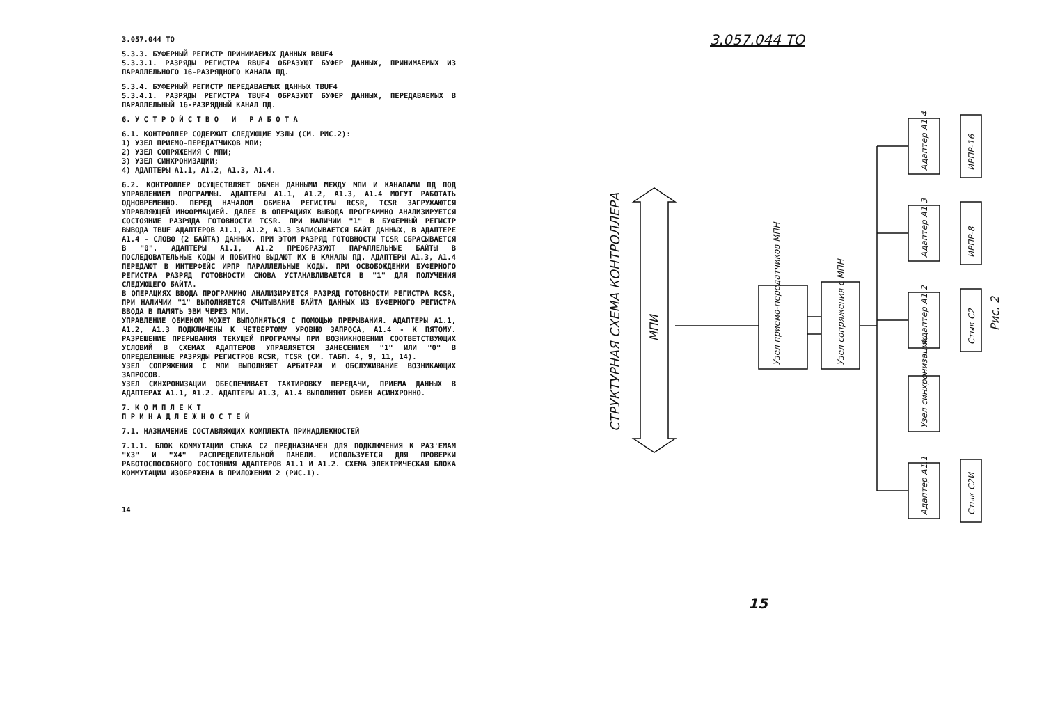3.057.044 ТО
5.3.3. БУФЕРНЫЙ РЕГИСТР ПРИНИМАЕМЫХ ДАННЫХ RBUF4
5.3.3.1. РАЗРЯДЫ РЕГИСТРА RBUF4 ОБРАЗУЮТ БУФЕР ДАННЫХ, ПРИНИМАЕМЫХ ИЗ ПАРАЛЛЕЛЬНОГО 16-РАЗРЯДНОГО КАНАЛА ПД.
5.3.4. БУФЕРНЫЙ РЕГИСТР ПЕРЕДАВАЕМЫХ ДАННЫХ TBUF4
5.3.4.1. РАЗРЯДЫ РЕГИСТРА TBUF4 ОБРАЗУЮТ БУФЕР ДАННЫХ, ПЕРЕДАВАЕМЫХ В ПАРАЛЛЕЛЬНЫЙ 16-РАЗРЯДНЫЙ КАНАЛ ПД.
6. У С Т Р О Й С Т В О И Р А Б О Т А
6.1. КОНТРОЛЛЕР СОДЕРЖИТ СЛЕДУЮЩИЕ УЗЛЫ (СМ. РИС.2):
1) УЗЕЛ ПРИЕМО-ПЕРЕДАТЧИКОВ МПИ;
2) УЗЕЛ СОПРЯЖЕНИЯ С МПИ;
3) УЗЕЛ СИНХРОНИЗАЦИИ;
4) АДАПТЕРЫ А1.1, А1.2, А1.3, А1.4.
6.2. КОНТРОЛЛЕР ОСУЩЕСТВЛЯЕТ ОБМЕН ДАННЫМИ МЕЖДУ МПИ И КАНАЛАМИ ПД ПОД УПРАВЛЕНИЕМ ПРОГРАММЫ. АДАПТЕРЫ А1.1, А1.2, А1.3, А1.4 МОГУТ РАБОТАТЬ ОДНОВРЕМЕННО. ПЕРЕД НАЧАЛОМ ОБМЕНА РЕГИСТРЫ RCSR, TCSR ЗАГРУЖАЮТСЯ УПРАВЛЯЮЩЕЙ ИНФОРМАЦИЕЙ. ДАЛЕЕ В ОПЕРАЦИЯХ ВЫВОДА ПРОГРАММНО АНАЛИЗИРУЕТСЯ СОСТОЯНИЕ РАЗРЯДА ГОТОВНОСТИ TCSR. ПРИ НАЛИЧИИ "1" В БУФЕРНЫЙ РЕГИСТР ВЫВОДА TBUF АДАПТЕРОВ А1.1, А1.2, А1.3 ЗАПИСЫВАЕТСЯ БАЙТ ДАННЫХ, В АДАПТЕРЕ А1.4 - СЛОВО (2 БАЙТА) ДАННЫХ. ПРИ ЭТОМ РАЗРЯД ГОТОВНОСТИ TCSR СБРАСЫВАЕТСЯ В "0". АДАПТЕРЫ А1.1, А1.2 ПРЕОБРАЗУЮТ ПАРАЛЛЕЛЬНЫЕ БАЙТЫ В ПОСЛЕДОВАТЕЛЬНЫЕ КОДЫ И ПОБИТНО ВЫДАЮТ ИХ В КАНАЛЫ ПД. АДАПТЕРЫ А1.3, А1.4 ПЕРЕДАЮТ В ИНТЕРФЕЙС ИРПР ПАРАЛЛЕЛЬНЫЕ КОДЫ. ПРИ ОСВОБОЖДЕНИИ БУФЕРНОГО РЕГИСТРА РАЗРЯД ГОТОВНОСТИ СНОВА УСТАНАВЛИВАЕТСЯ В "1" ДЛЯ ПОЛУЧЕНИЯ СЛЕДУЮЩЕГО БАЙТА.
В ОПЕРАЦИЯХ ВВОДА ПРОГРАММНО АНАЛИЗИРУЕТСЯ РАЗРЯД ГОТОВНОСТИ РЕГИСТРА RCSR, ПРИ НАЛИЧИИ "1" ВЫПОЛНЯЕТСЯ СЧИТЫВАНИЕ БАЙТА ДАННЫХ ИЗ БУФЕРНОГО РЕГИСТРА ВВОДА В ПАМЯТЬ ЭВМ ЧЕРЕЗ МПИ.
УПРАВЛЕНИЕ ОБМЕНОМ МОЖЕТ ВЫПОЛНЯТЬСЯ С ПОМОЩЬЮ ПРЕРЫВАНИЯ. АДАПТЕРЫ А1.1, А1.2, А1.3 ПОДКЛЮЧЕНЫ К ЧЕТВЕРТОМУ УРОВНЮ ЗАПРОСА, А1.4 - К ПЯТОМУ. РАЗРЕШЕНИЕ ПРЕРЫВАНИЯ ТЕКУЩЕЙ ПРОГРАММЫ ПРИ ВОЗНИКНОВЕНИИ СООТВЕТСТВУЮЩИХ УСЛОВИЙ В СХЕМАХ АДАПТЕРОВ УПРАВЛЯЕТСЯ ЗАНЕСЕНИЕМ "1" ИЛИ "0" В ОПРЕДЕЛЕННЫЕ РАЗРЯДЫ РЕГИСТРОВ RCSR, TCSR (СМ. ТАБЛ. 4, 9, 11, 14).
УЗЕЛ СОПРЯЖЕНИЯ С МПИ ВЫПОЛНЯЕТ АРБИТРАЖ И ОБСЛУЖИВАНИЕ ВОЗНИКАЮЩИХ ЗАПРОСОВ.
УЗЕЛ СИНХРОНИЗАЦИИ ОБЕСПЕЧИВАЕТ ТАКТИРОВКУ ПЕРЕДАЧИ, ПРИЕМА ДАННЫХ В АДАПТЕРАХ А1.1, А1.2. АДАПТЕРЫ А1.3, А1.4 ВЫПОЛНЯЮТ ОБМЕН АСИНХРОННО.
7. К О М П Л Е К Т
П Р И Н А Д Л Е Ж Н О С Т Е Й
7.1. НАЗНАЧЕНИЕ СОСТАВЛЯЮЩИХ КОМПЛЕКТА ПРИНАДЛЕЖНОСТЕЙ
7.1.1. БЛОК КОММУТАЦИИ СТЫКА С2 ПРЕДНАЗНАЧЕН ДЛЯ ПОДКЛЮЧЕНИЯ К РАЗ'ЕМАМ "X3" И "X4" РАСПРЕДЕЛИТЕЛЬНОЙ ПАНЕЛИ. ИСПОЛЬЗУЕТСЯ ДЛЯ ПРОВЕРКИ РАБОТОСПОСОБНОГО СОСТОЯНИЯ АДАПТЕРОВ А1.1 И А1.2. СХЕМА ЭЛЕКТРИЧЕСКАЯ БЛОКА КОММУТАЦИИ ИЗОБРАЖЕНА В ПРИЛОЖЕНИИ 2 (РИС.1).
14
3.057.044 ТО
СТРУКТУРНАЯ СХЕМА КОНТРОЛЛЕРА
МПИ
Узел приемо-передатчиков МПН
Узел сопряжения с МПН
Адаптер А1.4
Адаптер А1.3
Адаптер А1.2
Узел синхронизации
Адаптер А1.1
ИРПР-16
ИРПР-8
Стык С2
Стык С2И
Рис. 2
15